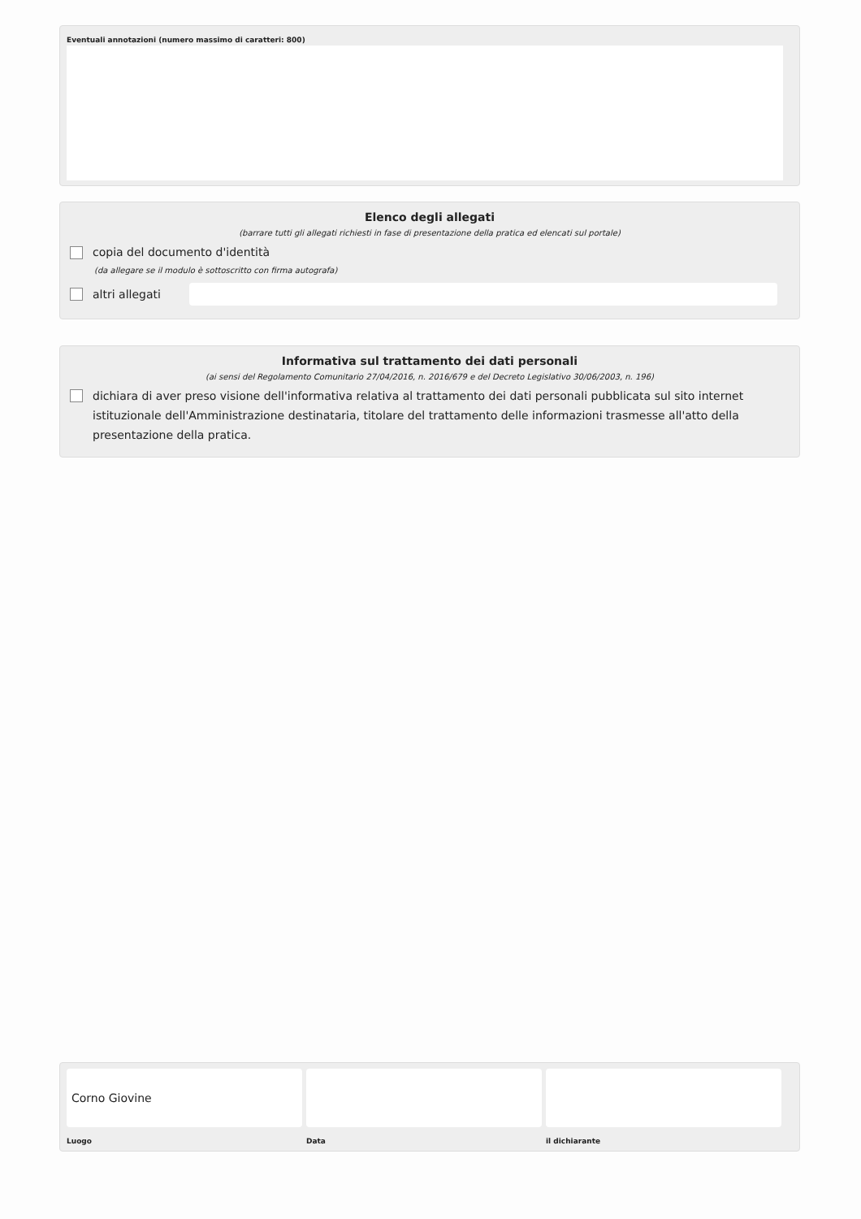Eventuali annotazioni (numero massimo di caratteri: 800)
Elenco degli allegati
(barrare tutti gli allegati richiesti in fase di presentazione della pratica ed elencati sul portale)
copia del documento d'identità
(da allegare se il modulo è sottoscritto con firma autografa)
altri allegati
Informativa sul trattamento dei dati personali
(ai sensi del Regolamento Comunitario 27/04/2016, n. 2016/679 e del Decreto Legislativo 30/06/2003, n. 196)
dichiara di aver preso visione dell'informativa relativa al trattamento dei dati personali pubblicata sul sito internet istituzionale dell'Amministrazione destinataria, titolare del trattamento delle informazioni trasmesse all'atto della presentazione della pratica.
Corno Giovine
Luogo
Data il dichiarante